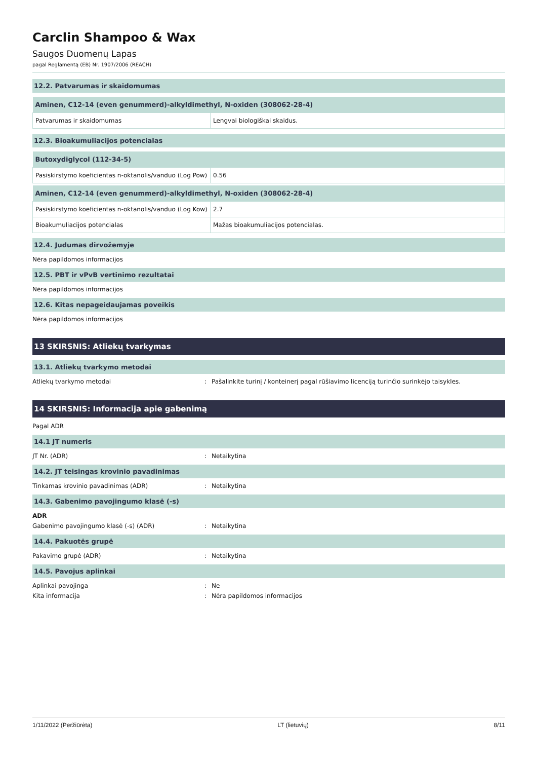Carclin Shampoo & Wax
Saugos Duomenų Lapas
pagal Reglamentą (EB) Nr. 1907/2006 (REACH)
12.2. Patvarumas ir skaidomumas
| Aminen, C12-14 (even genummerd)-alkyldimethyl, N-oxiden (308062-28-4) | |
| --- | --- |
| Patvarumas ir skaidomumas | Lengvai biologiškai skaidus. |
12.3. Bioakumuliacijos potencialas
| Butoxydiglycol (112-34-5) | |
| --- | --- |
| Pasiskirstymo koeficientas n-oktanolis/vanduo (Log Pow) | 0.56 |
| Aminen, C12-14 (even genummerd)-alkyldimethyl, N-oxiden (308062-28-4) | |
| --- | --- |
| Pasiskirstymo koeficientas n-oktanolis/vanduo (Log Kow) | 2.7 |
| Bioakumuliacijos potencialas | Mažas bioakumuliacijos potencialas. |
12.4. Judumas dirvožemyje
Nėra papildomos informacijos
12.5. PBT ir vPvB vertinimo rezultatai
Nėra papildomos informacijos
12.6. Kitas nepageidaujamas poveikis
Nėra papildomos informacijos
13 SKIRSNIS: Atliekų tvarkymas
13.1. Atliekų tvarkymo metodai
Atliekų tvarkymo metodai: Pašalinkite turinį / konteinerį pagal rūšiavimo licenciją turinčio surinkėjo taisykles.
14 SKIRSNIS: Informacija apie gabenimą
Pagal ADR
14.1 JT numeris
JT Nr. (ADR): Netaikytina
14.2. JT teisingas krovinio pavadinimas
Tinkamas krovinio pavadinimas (ADR): Netaikytina
14.3. Gabenimo pavojingumo klasė (-s)
ADR
Gabenimo pavojingumo klasė (-s) (ADR): Netaikytina
14.4. Pakuotės grupė
Pakavimo grupė (ADR): Netaikytina
14.5. Pavojus aplinkai
Aplinkai pavojinga: Ne
Kita informacija: Nėra papildomos informacijos
1/11/2022 (Peržiūrėta) LT (lietuvių) 8/11